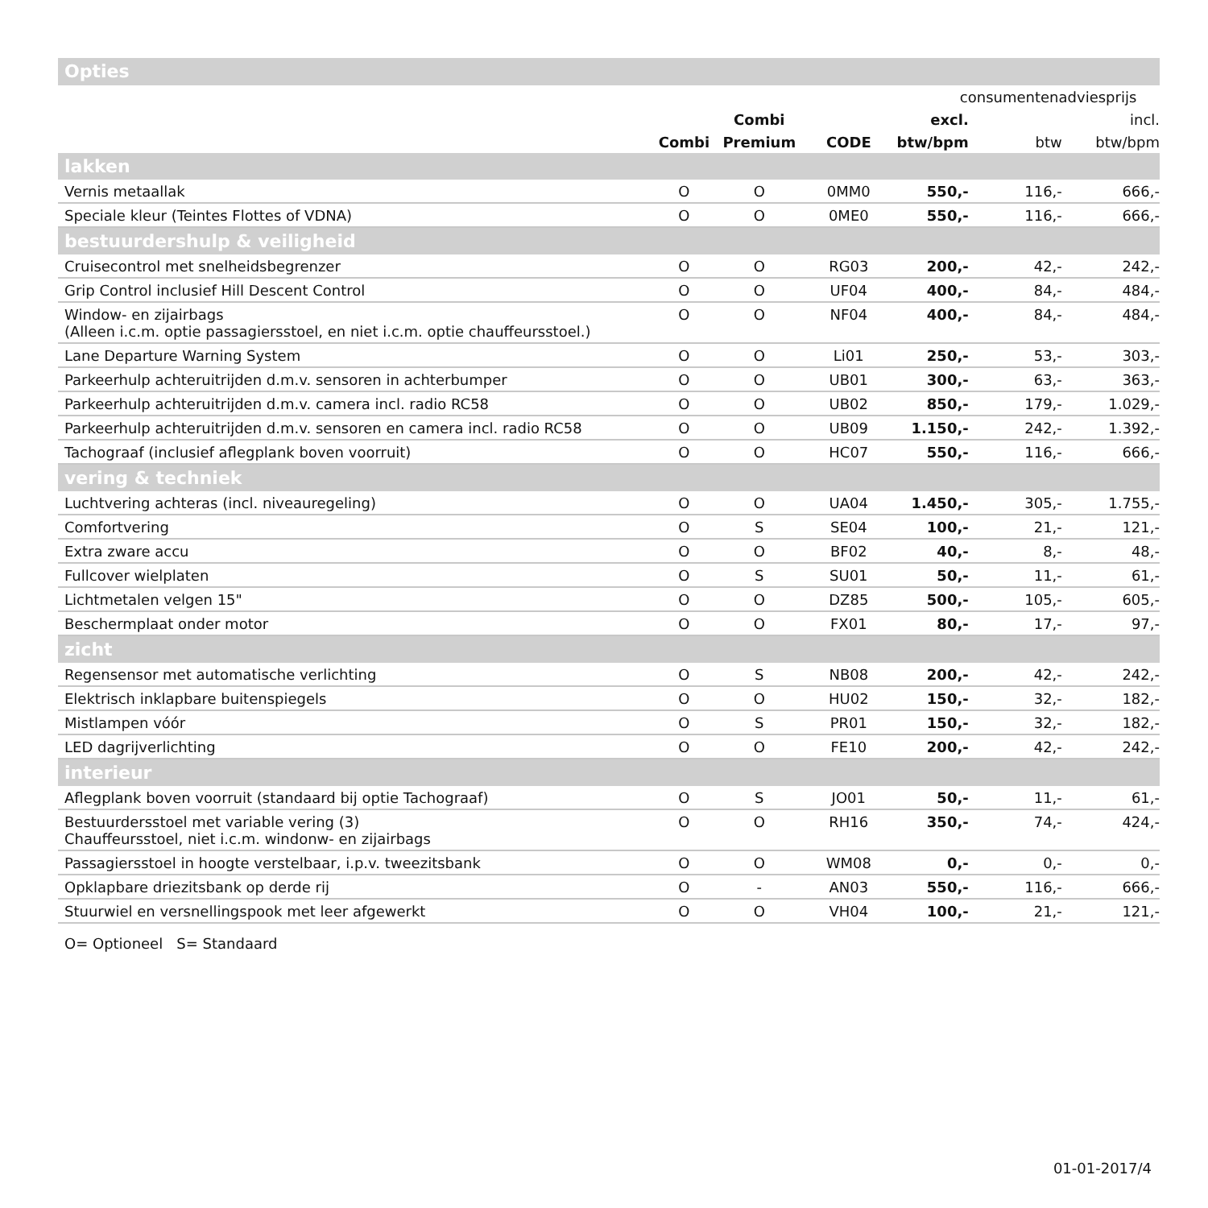Opties
| | | | | consumentenadviesprijs | | |
| | | Combi | | excl. | | incl. |
| | Combi | Premium | CODE | btw/bpm | btw | btw/bpm |
| lakken | | | | | | |
| Vernis metaallak | O | O | 0MM0 | 550,- | 116,- | 666,- |
| Speciale kleur (Teintes Flottes of VDNA) | O | O | 0ME0 | 550,- | 116,- | 666,- |
| bestuurdershulp & veiligheid | | | | | | |
| Cruisecontrol met snelheidsbegrenzer | O | O | RG03 | 200,- | 42,- | 242,- |
| Grip Control inclusief Hill Descent Control | O | O | UF04 | 400,- | 84,- | 484,- |
| Window- en zijairbags (Alleen i.c.m. optie passagiersstoel, en niet i.c.m. optie chauffeursstoel.) | O | O | NF04 | 400,- | 84,- | 484,- |
| Lane Departure Warning System | O | O | Li01 | 250,- | 53,- | 303,- |
| Parkeerhulp achteruitrijden d.m.v. sensoren in achterbumper | O | O | UB01 | 300,- | 63,- | 363,- |
| Parkeerhulp achteruitrijden d.m.v. camera incl. radio RC58 | O | O | UB02 | 850,- | 179,- | 1.029,- |
| Parkeerhulp achteruitrijden d.m.v. sensoren en camera incl. radio RC58 | O | O | UB09 | 1.150,- | 242,- | 1.392,- |
| Tachograaf (inclusief aflegplank boven voorruit) | O | O | HC07 | 550,- | 116,- | 666,- |
| vering & techniek | | | | | | |
| Luchtvering achteras (incl. niveauregeling) | O | O | UA04 | 1.450,- | 305,- | 1.755,- |
| Comfortvering | O | S | SE04 | 100,- | 21,- | 121,- |
| Extra zware accu | O | O | BF02 | 40,- | 8,- | 48,- |
| Fullcover wielplaten | O | S | SU01 | 50,- | 11,- | 61,- |
| Lichtmetalen velgen 15" | O | O | DZ85 | 500,- | 105,- | 605,- |
| Beschermplaat onder motor | O | O | FX01 | 80,- | 17,- | 97,- |
| zicht | | | | | | |
| Regensensor met automatische verlichting | O | S | NB08 | 200,- | 42,- | 242,- |
| Elektrisch inklapbare buitenspiegels | O | O | HU02 | 150,- | 32,- | 182,- |
| Mistlampen vóór | O | S | PR01 | 150,- | 32,- | 182,- |
| LED dagrijverlichting | O | O | FE10 | 200,- | 42,- | 242,- |
| interieur | | | | | | |
| Aflegplank boven voorruit (standaard bij optie Tachograaf) | O | S | JO01 | 50,- | 11,- | 61,- |
| Bestuurdersstoel met variable vering (3) Chauffeursstoel, niet i.c.m. windonw- en zijairbags | O | O | RH16 | 350,- | 74,- | 424,- |
| Passagiersstoel in hoogte verstelbaar, i.p.v. tweezitsbank | O | O | WM08 | 0,- | 0,- | 0,- |
| Opklapbare driezitsbank op derde rij | O | - | AN03 | 550,- | 116,- | 666,- |
| Stuurwiel en versnellingspook met leer afgewerkt | O | O | VH04 | 100,- | 21,- | 121,- |
O= Optioneel S= Standaard
01-01-2017/4